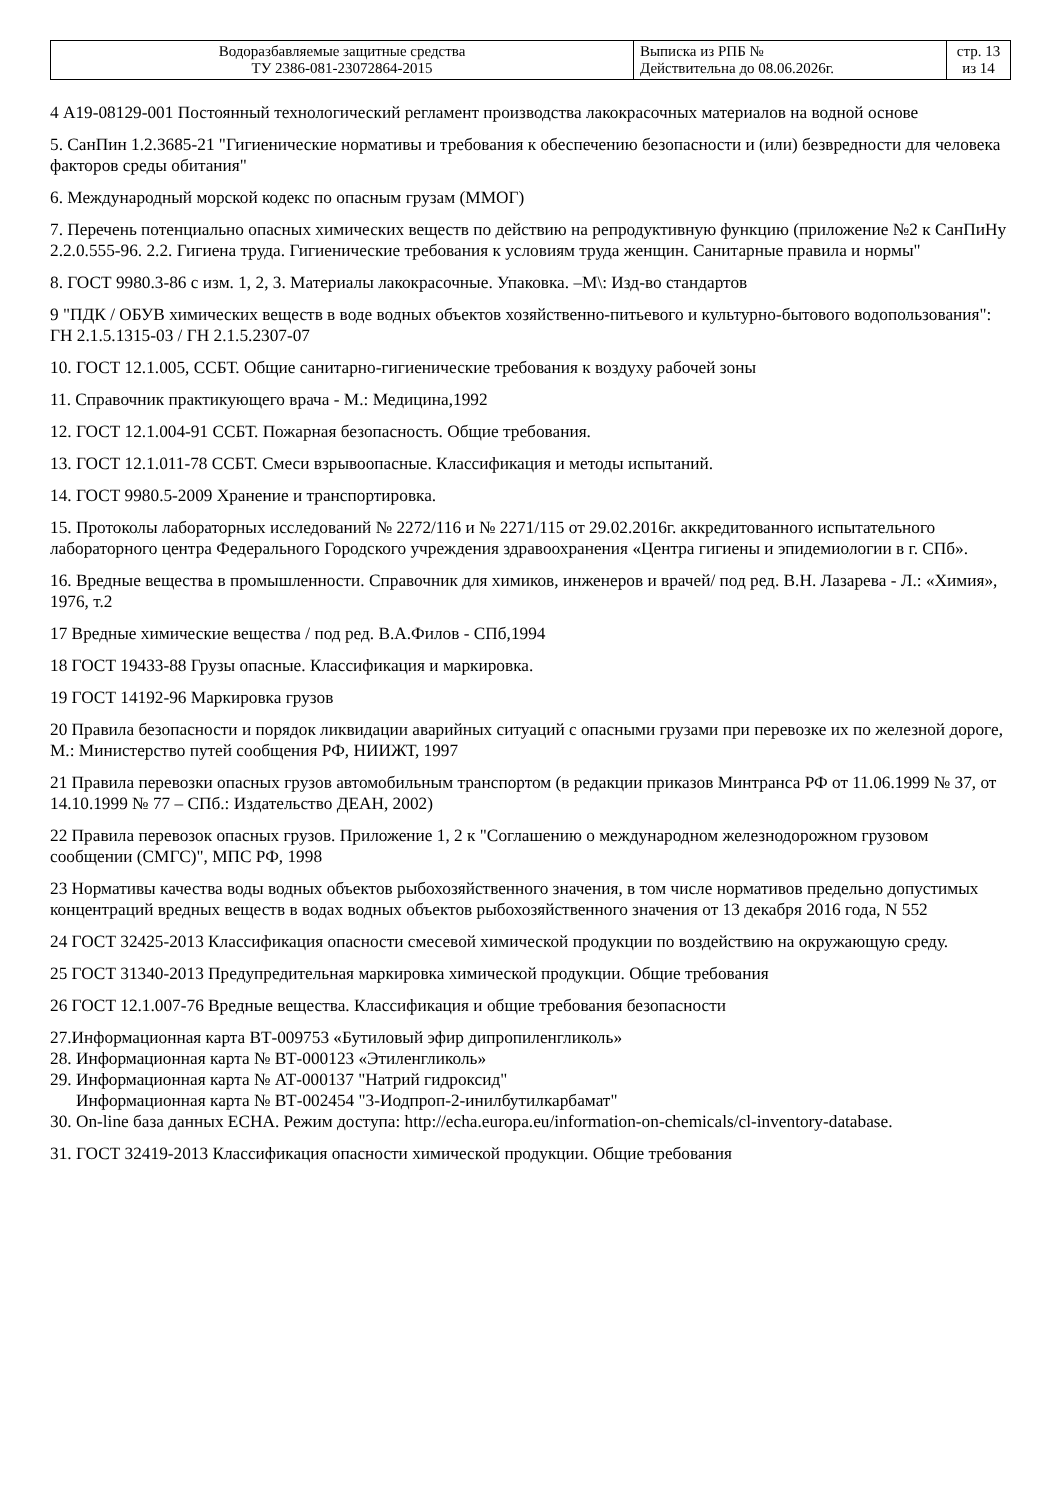| Водоразбавляемые защитные средства ТУ 2386-081-23072864-2015 | Выписка из РПБ № Действительна до 08.06.2026г. | стр. 13 из 14 |
4 А19-08129-001 Постоянный технологический регламент производства лакокрасочных материалов на водной основе
5. СанПин 1.2.3685-21 "Гигиенические нормативы и требования к обеспечению безопасности и (или) безвредности для человека факторов среды обитания"
6. Международный морской кодекс по опасным грузам (ММОГ)
7. Перечень потенциально опасных химических веществ по действию на репродуктивную функцию (приложение №2 к СанПиНу 2.2.0.555-96. 2.2. Гигиена труда. Гигиенические требования к условиям труда женщин. Санитарные правила и нормы"
8. ГОСТ 9980.3-86 с изм. 1, 2, 3. Материалы лакокрасочные. Упаковка. –М\: Изд-во стандартов
9 "ПДК / ОБУВ химических веществ в воде водных объектов хозяйственно-питьевого и культурно-бытового водопользования": ГН 2.1.5.1315-03 / ГН 2.1.5.2307-07
10. ГОСТ 12.1.005, ССБТ. Общие санитарно-гигиенические требования к воздуху рабочей зоны
11. Справочник практикующего врача - М.: Медицина,1992
12. ГОСТ 12.1.004-91 ССБТ. Пожарная безопасность. Общие требования.
13. ГОСТ 12.1.011-78 ССБТ. Смеси взрывоопасные. Классификация и методы испытаний.
14. ГОСТ 9980.5-2009 Хранение и транспортировка.
15. Протоколы лабораторных исследований № 2272/116 и № 2271/115 от 29.02.2016г. аккредитованного испытательного лабораторного центра Федерального Городского учреждения здравоохранения «Центра гигиены и эпидемиологии в г. СПб».
16. Вредные вещества в промышленности. Справочник для химиков, инженеров и врачей/ под ред. В.Н. Лазарева - Л.: «Химия», 1976, т.2
17 Вредные химические вещества / под ред. В.А.Филов - СПб,1994
18 ГОСТ 19433-88 Грузы опасные. Классификация и маркировка.
19 ГОСТ 14192-96 Маркировка грузов
20 Правила безопасности и порядок ликвидации аварийных ситуаций с опасными грузами при перевозке их по железной дороге, М.: Министерство путей сообщения РФ, НИИЖТ, 1997
21 Правила перевозки опасных грузов автомобильным транспортом (в редакции приказов Минтранса РФ от 11.06.1999 № 37, от 14.10.1999 № 77 – СПб.: Издательство ДЕАН, 2002)
22 Правила перевозок опасных грузов. Приложение 1, 2 к "Соглашению о международном железнодорожном грузовом сообщении (СМГС)", МПС РФ, 1998
23 Нормативы качества воды водных объектов рыбохозяйственного значения, в том числе нормативов предельно допустимых концентраций вредных веществ в водах водных объектов рыбохозяйственного значения от 13 декабря 2016 года, N 552
24 ГОСТ 32425-2013 Классификация опасности смесевой химической продукции по воздействию на окружающую среду.
25 ГОСТ 31340-2013 Предупредительная маркировка химической продукции. Общие требования
26 ГОСТ 12.1.007-76 Вредные вещества. Классификация и общие требования безопасности
27.Информационная карта ВТ-009753 «Бутиловый эфир дипропиленгликоль»
28. Информационная карта № ВТ-000123 «Этиленгликоль»
29. Информационная карта № АТ-000137 "Натрий гидроксид"
Информационная карта № ВТ-002454 "3-Иодпроп-2-инилбутилкарбамат"
30. On-line база данных ECHA. Режим доступа: http://echa.europa.eu/information-on-chemicals/cl-inventory-database.
31. ГОСТ 32419-2013 Классификация опасности химической продукции. Общие требования